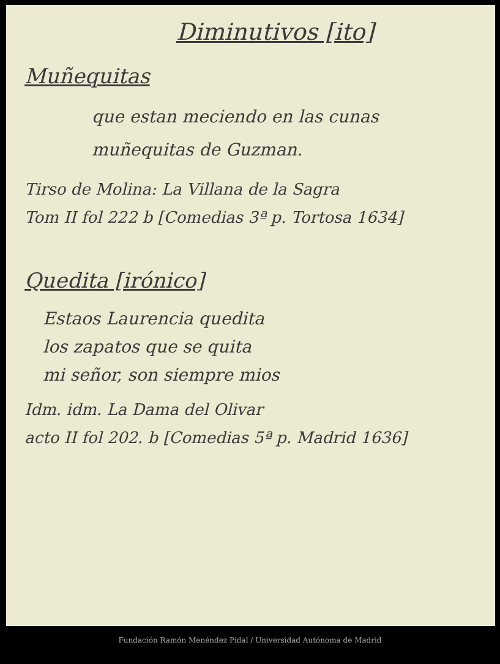Diminutivos [ito]
Muñequitas
que estan meciendo en las cunas
muñequitas de Guzman.
Tirso de Molina: La Villana de la Sagra
Tom II fol 222 b [Comedias 3ª p. Tortosa 1634]
Quedita [irónico]
Estaos Laurencia quedita
los zapatos que se quita
mi señor, son siempre mios
Idm. idm. La Dama del Olivar
acto II fol 202. b [Comedias 5ª p. Madrid 1636]
Fundación Ramón Menéndez Pidal / Universidad Autónoma de Madrid